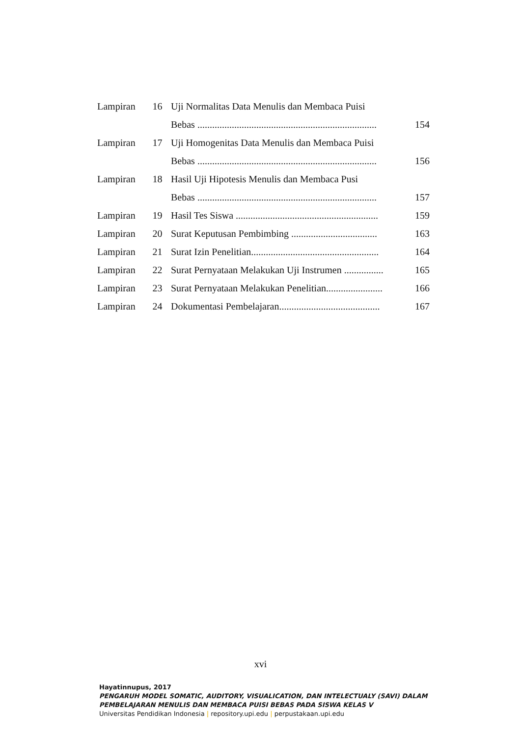| Lampiran | 16 | Uji Normalitas Data Menulis dan Membaca Puisi | |
| | | Bebas ......................................................................... | 154 |
| Lampiran | 17 | Uji Homogenitas Data Menulis dan Membaca Puisi | |
| | | Bebas ......................................................................... | 156 |
| Lampiran | 18 | Hasil Uji Hipotesis Menulis dan Membaca Pusi | |
| | | Bebas ......................................................................... | 157 |
| Lampiran | 19 | Hasil Tes Siswa .......................................................... | 159 |
| Lampiran | 20 | Surat Keputusan Pembimbing ................................... | 163 |
| Lampiran | 21 | Surat Izin Penelitian.................................................... | 164 |
| Lampiran | 22 | Surat Pernyataan Melakukan Uji Instrumen ................ | 165 |
| Lampiran | 23 | Surat Pernyataan Melakukan Penelitian....................... | 166 |
| Lampiran | 24 | Dokumentasi Pembelajaran......................................... | 167 |
xvi
Hayatinnupus, 2017
PENGARUH MODEL SOMATIC, AUDITORY, VISUALICATION, DAN INTELECTUALY (SAVI) DALAM
PEMBELAJARAN MENULIS DAN MEMBACA PUISI BEBAS PADA SISWA KELAS V
Universitas Pendidikan Indonesia | repository.upi.edu | perpustakaan.upi.edu